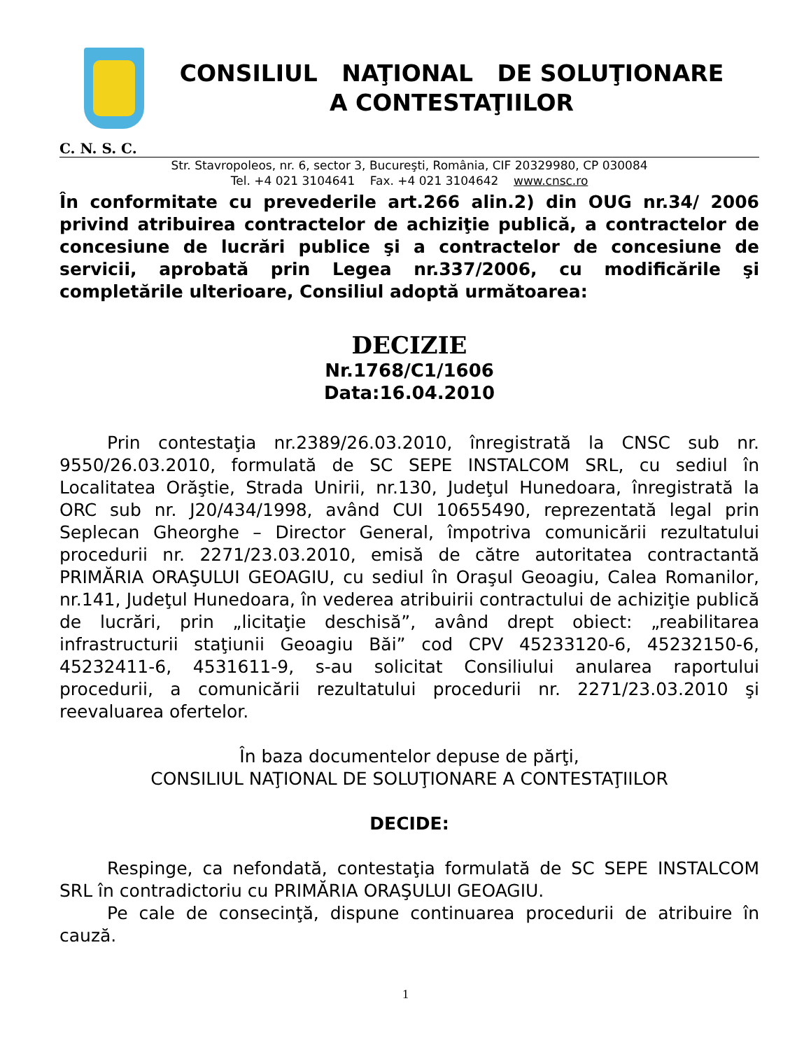CONSILIUL NAŢIONAL DE SOLUŢIONARE
A CONTESTAŢIILOR
C. N. S. C.
Str. Stavropoleos, nr. 6, sector 3, Bucureşti, România, CIF 20329980, CP 030084
Tel. +4 021 3104641 Fax. +4 021 3104642 www.cnsc.ro
În conformitate cu prevederile art.266 alin.2) din OUG nr.34/ 2006 privind atribuirea contractelor de achiziţie publică, a contractelor de concesiune de lucrări publice şi a contractelor de concesiune de servicii, aprobată prin Legea nr.337/2006, cu modificările şi completările ulterioare, Consiliul adoptă următoarea:
DECIZIE
Nr.1768/C1/1606
Data:16.04.2010
Prin contestaţia nr.2389/26.03.2010, înregistrată la CNSC sub nr. 9550/26.03.2010, formulată de SC SEPE INSTALCOM SRL, cu sediul în Localitatea Orăştie, Strada Unirii, nr.130, Judeţul Hunedoara, înregistrată la ORC sub nr. J20/434/1998, având CUI 10655490, reprezentată legal prin Seplecan Gheorghe – Director General, împotriva comunicării rezultatului procedurii nr. 2271/23.03.2010, emisă de către autoritatea contractantă PRIMĂRIA ORAŞULUI GEOAGIU, cu sediul în Oraşul Geoagiu, Calea Romanilor, nr.141, Judeţul Hunedoara, în vederea atribuirii contractului de achiziţie publică de lucrări, prin „licitaţie deschisă”, având drept obiect: „reabilitarea infrastructurii staţiunii Geoagiu Băi” cod CPV 45233120-6, 45232150-6, 45232411-6, 4531611-9, s-au solicitat Consiliului anularea raportului procedurii, a comunicării rezultatului procedurii nr. 2271/23.03.2010 şi reevaluarea ofertelor.
În baza documentelor depuse de părţi,
CONSILIUL NAŢIONAL DE SOLUŢIONARE A CONTESTAŢIILOR
DECIDE:
Respinge, ca nefondată, contestaţia formulată de SC SEPE INSTALCOM SRL în contradictoriu cu PRIMĂRIA ORAŞULUI GEOAGIU.
Pe cale de consecinţă, dispune continuarea procedurii de atribuire în cauză.
1